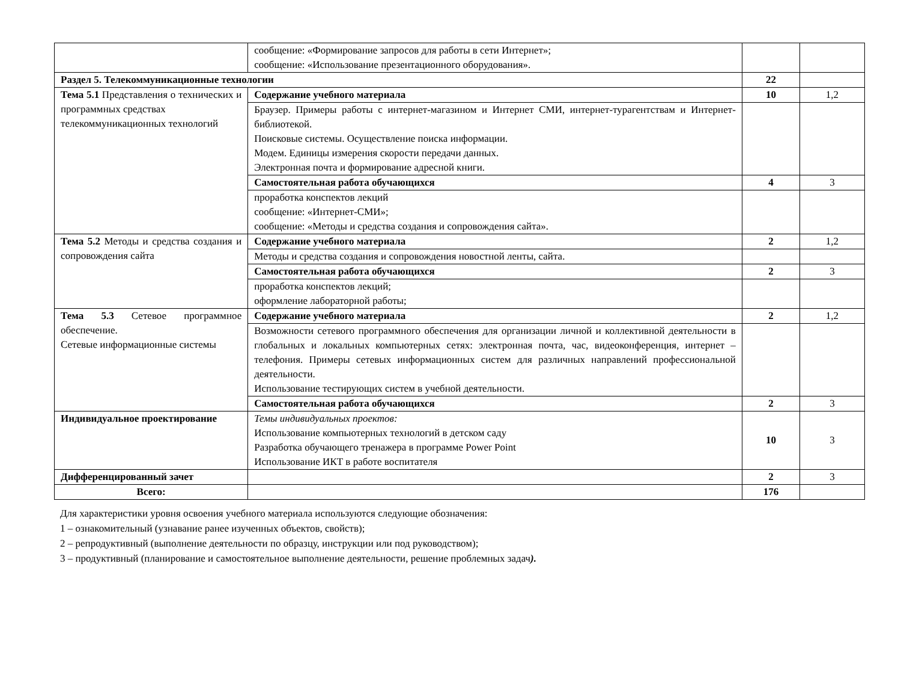| | сообщение: «Формирование запросов для работы в сети Интернет»; сообщение: «Использование презентационного оборудования». | | |
| Раздел 5. Телекоммуникационные технологии | | 22 | |
| Тема 5.1 Представления о технических и программных средствах телекоммуникационных технологий | Содержание учебного материала | 10 | 1,2 |
| | Браузер. Примеры работы с интернет-магазином и Интернет СМИ, интернет-турагентствам и Интернет-библиотекой. Поисковые системы. Осуществление поиска информации. Модем. Единицы измерения скорости передачи данных. Электронная почта и формирование адресной книги. | | |
| | Самостоятельная работа обучающихся | 4 | 3 |
| | проработка конспектов лекций сообщение: «Интернет-СМИ»; сообщение: «Методы и средства создания и сопровождения сайта». | | |
| Тема 5.2 Методы и средства создания и сопровождения сайта | Содержание учебного материала | 2 | 1,2 |
| | Методы и средства создания и сопровождения новостной ленты, сайта. | | |
| | Самостоятельная работа обучающихся | 2 | 3 |
| | проработка конспектов лекций; оформление лабораторной работы; | | |
| Тема 5.3 Сетевое программное обеспечение. Сетевые информационные системы | Содержание учебного материала | 2 | 1,2 |
| | Возможности сетевого программного обеспечения для организации личной и коллективной деятельности в глобальных и локальных компьютерных сетях: электронная почта, час, видеоконференция, интернет – телефония. Примеры сетевых информационных систем для различных направлений профессиональной деятельности. Использование тестирующих систем в учебной деятельности. | | |
| | Самостоятельная работа обучающихся | 2 | 3 |
| Индивидуальное проектирование | Темы индивидуальных проектов: Использование компьютерных технологий в детском саду Разработка обучающего тренажера в программе Power Point Использование ИКТ в работе воспитателя | 10 | 3 |
| Дифференцированный зачет | | 2 | 3 |
| Всего: | | 176 | |
Для характеристики уровня освоения учебного материала используются следующие обозначения:
1 – ознакомительный (узнавание ранее изученных объектов, свойств);
2 – репродуктивный (выполнение деятельности по образцу, инструкции или под руководством);
3 – продуктивный (планирование и самостоятельное выполнение деятельности, решение проблемных задач).